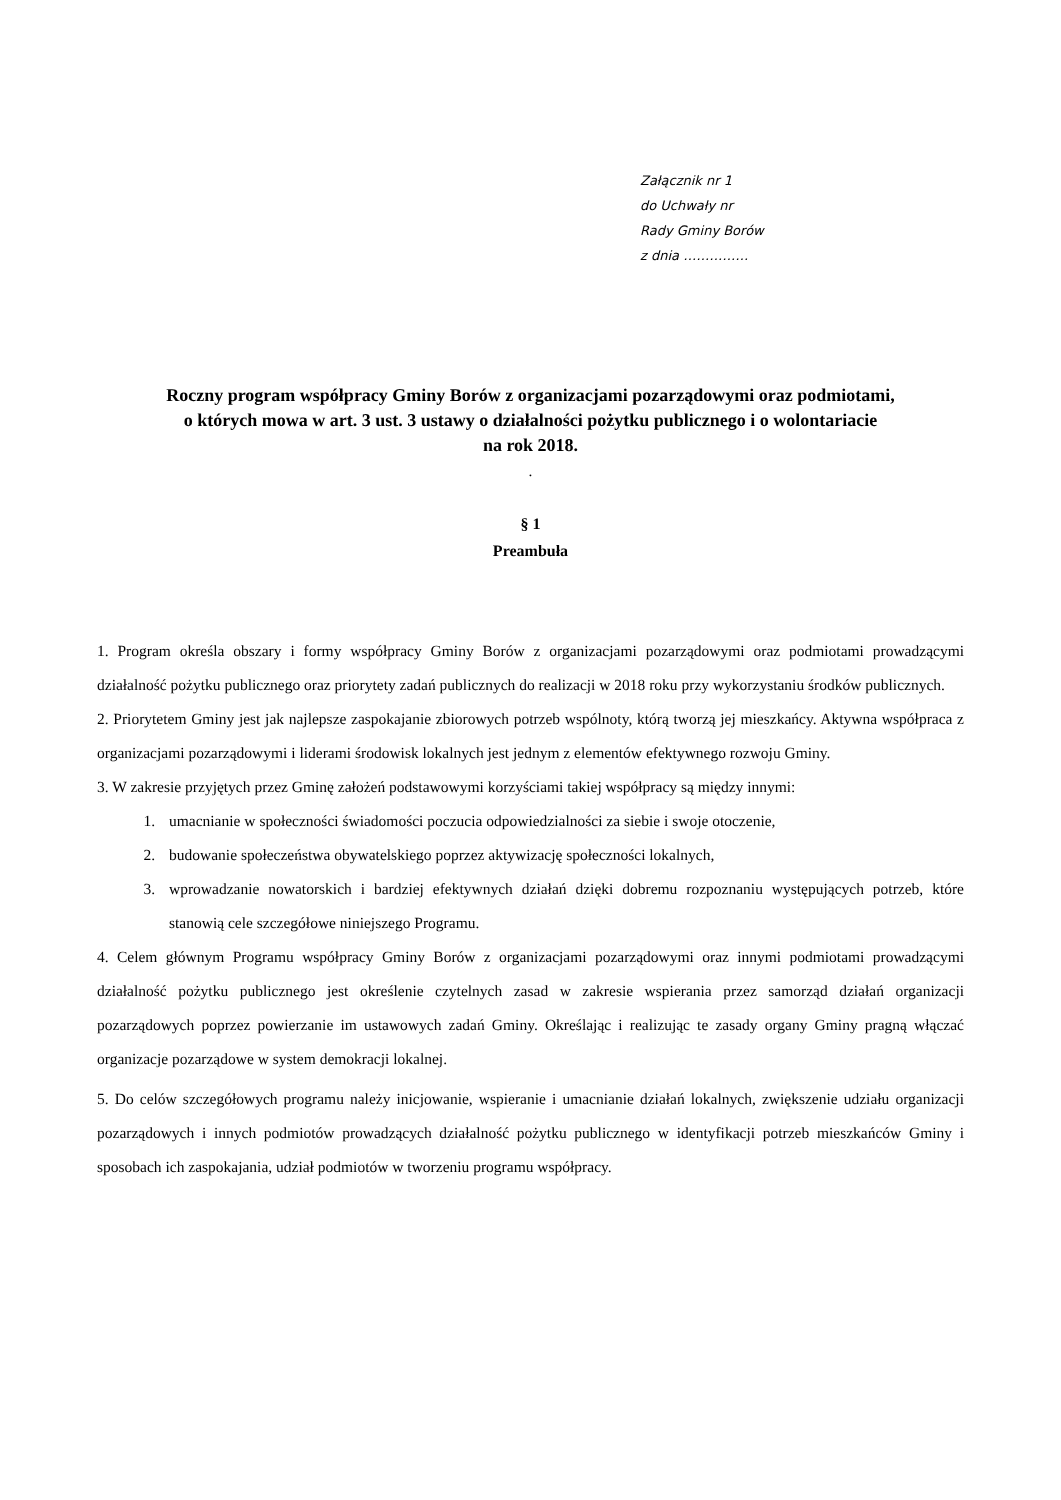Załącznik nr 1
do Uchwały nr
Rady Gminy Borów
z dnia ……………
Roczny program współpracy Gminy Borów z organizacjami pozarządowymi oraz podmiotami,
o których mowa w art. 3 ust. 3 ustawy o działalności pożytku publicznego i o wolontariacie
na rok 2018.
.
§ 1
Preambuła
1. Program określa obszary i formy współpracy Gminy Borów z organizacjami pozarządowymi oraz podmiotami prowadzącymi działalność pożytku publicznego oraz priorytety zadań publicznych do realizacji w 2018 roku przy wykorzystaniu środków publicznych.
2. Priorytetem Gminy jest jak najlepsze zaspokajanie zbiorowych potrzeb wspólnoty, którą tworzą jej mieszkańcy. Aktywna współpraca z organizacjami pozarządowymi i liderami środowisk lokalnych jest jednym z elementów efektywnego rozwoju Gminy.
3. W zakresie przyjętych przez Gminę założeń podstawowymi korzyściami takiej współpracy są między innymi:
1. umacnianie w społeczności świadomości poczucia odpowiedzialności za siebie i swoje otoczenie,
2. budowanie społeczeństwa obywatelskiego poprzez aktywizację społeczności lokalnych,
3. wprowadzanie nowatorskich i bardziej efektywnych działań dzięki dobremu rozpoznaniu występujących potrzeb, które stanowią cele szczegółowe niniejszego Programu.
4. Celem głównym Programu współpracy Gminy Borów z organizacjami pozarządowymi oraz innymi podmiotami prowadzącymi działalność pożytku publicznego jest określenie czytelnych zasad w zakresie wspierania przez samorząd działań organizacji pozarządowych poprzez powierzanie im ustawowych zadań Gminy. Określając i realizując te zasady organy Gminy pragną włączać organizacje pozarządowe w system demokracji lokalnej.
5. Do celów szczegółowych programu należy inicjowanie, wspieranie i umacnianie działań lokalnych, zwiększenie udziału organizacji pozarządowych i innych podmiotów prowadzących działalność pożytku publicznego w identyfikacji potrzeb mieszkańców Gminy i sposobach ich zaspokajania, udział podmiotów w tworzeniu programu współpracy.